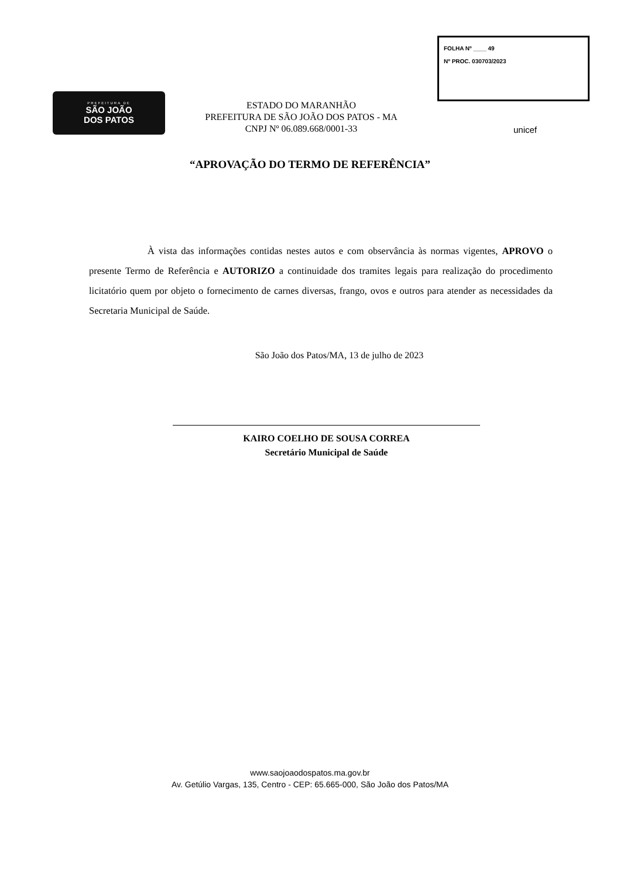PREFEITURA DE
SÃO JOÃO
DOS PATOS
ESTADO DO MARANHÃO
PREFEITURA DE SÃO JOÃO DOS PATOS - MA
CNPJ Nº 06.089.668/0001-33
FOLHA Nº ____ 49
Nº PROC. 030703/2023
unicef
“APROVAÇÃO DO TERMO DE REFERÊNCIA”
À vista das informações contidas nestes autos e com observância às normas vigentes, APROVO o presente Termo de Referência e AUTORIZO a continuidade dos tramites legais para realização do procedimento licitatório quem por objeto o fornecimento de carnes diversas, frango, ovos e outros para atender as necessidades da Secretaria Municipal de Saúde.
São João dos Patos/MA, 13 de julho de 2023
KAIRO COELHO DE SOUSA CORREA
Secretário Municipal de Saúde
www.saojoaodospatos.ma.gov.br
Av. Getúlio Vargas, 135, Centro - CEP: 65.665-000, São João dos Patos/MA